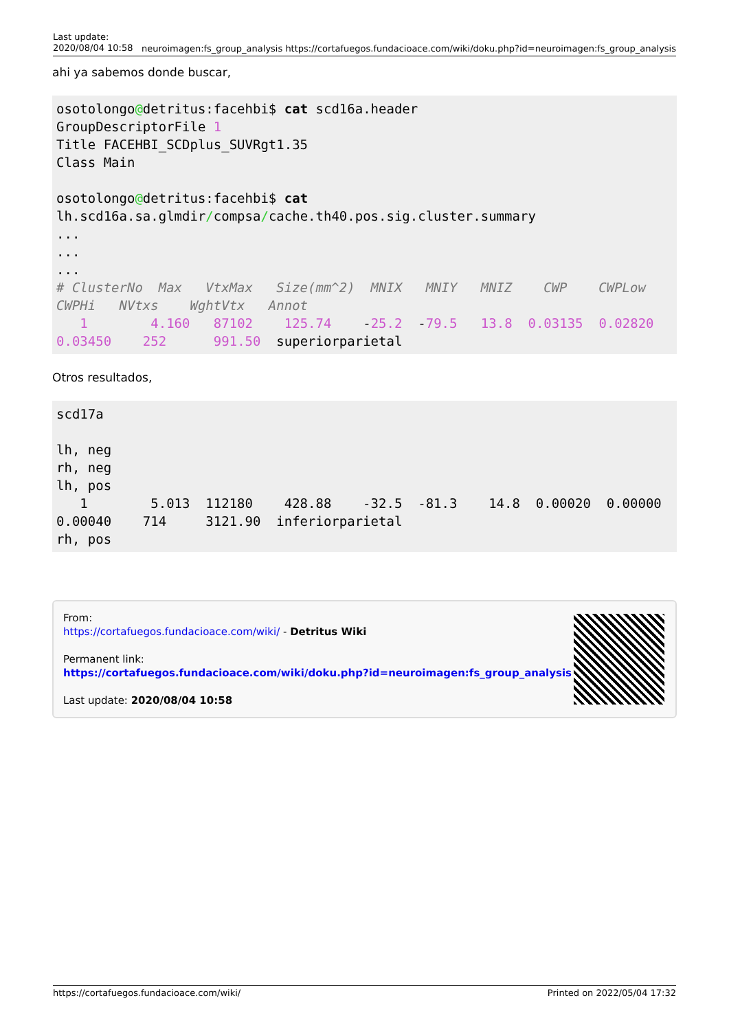Last update:
2020/08/04 10:58
neuroimagen:fs_group_analysis https://cortafuegos.fundacioace.com/wiki/doku.php?id=neuroimagen:fs_group_analysis
ahi ya sabemos donde buscar,
osotolongo@detritus:facehbi$ cat scd16a.header
GroupDescriptorFile 1
Title FACEHBI_SCDplus_SUVRgt1.35
Class Main

osotolongo@detritus:facehbi$ cat
lh.scd16a.sa.glmdir/compsa/cache.th40.pos.sig.cluster.summary
...
...
...
# ClusterNo  Max   VtxMax   Size(mm^2)  MNIX   MNIY   MNIZ    CWP    CWPLow
CWPHi   NVtxs    WghtVtx   Annot
   1        4.160   87102    125.74    -25.2  -79.5   13.8  0.03135  0.02820
0.03450    252      991.50  superiorparietal
Otros resultados,
scd17a

lh, neg
rh, neg
lh, pos
   1        5.013  112180    428.88    -32.5  -81.3    14.8  0.00020  0.00000
0.00040    714     3121.90  inferiorparietal
rh, pos
From:
https://cortafuegos.fundacioace.com/wiki/ - Detritus Wiki
Permanent link:
https://cortafuegos.fundacioace.com/wiki/doku.php?id=neuroimagen:fs_group_analysis
Last update: 2020/08/04 10:58
https://cortafuegos.fundacioace.com/wiki/
Printed on 2022/05/04 17:32